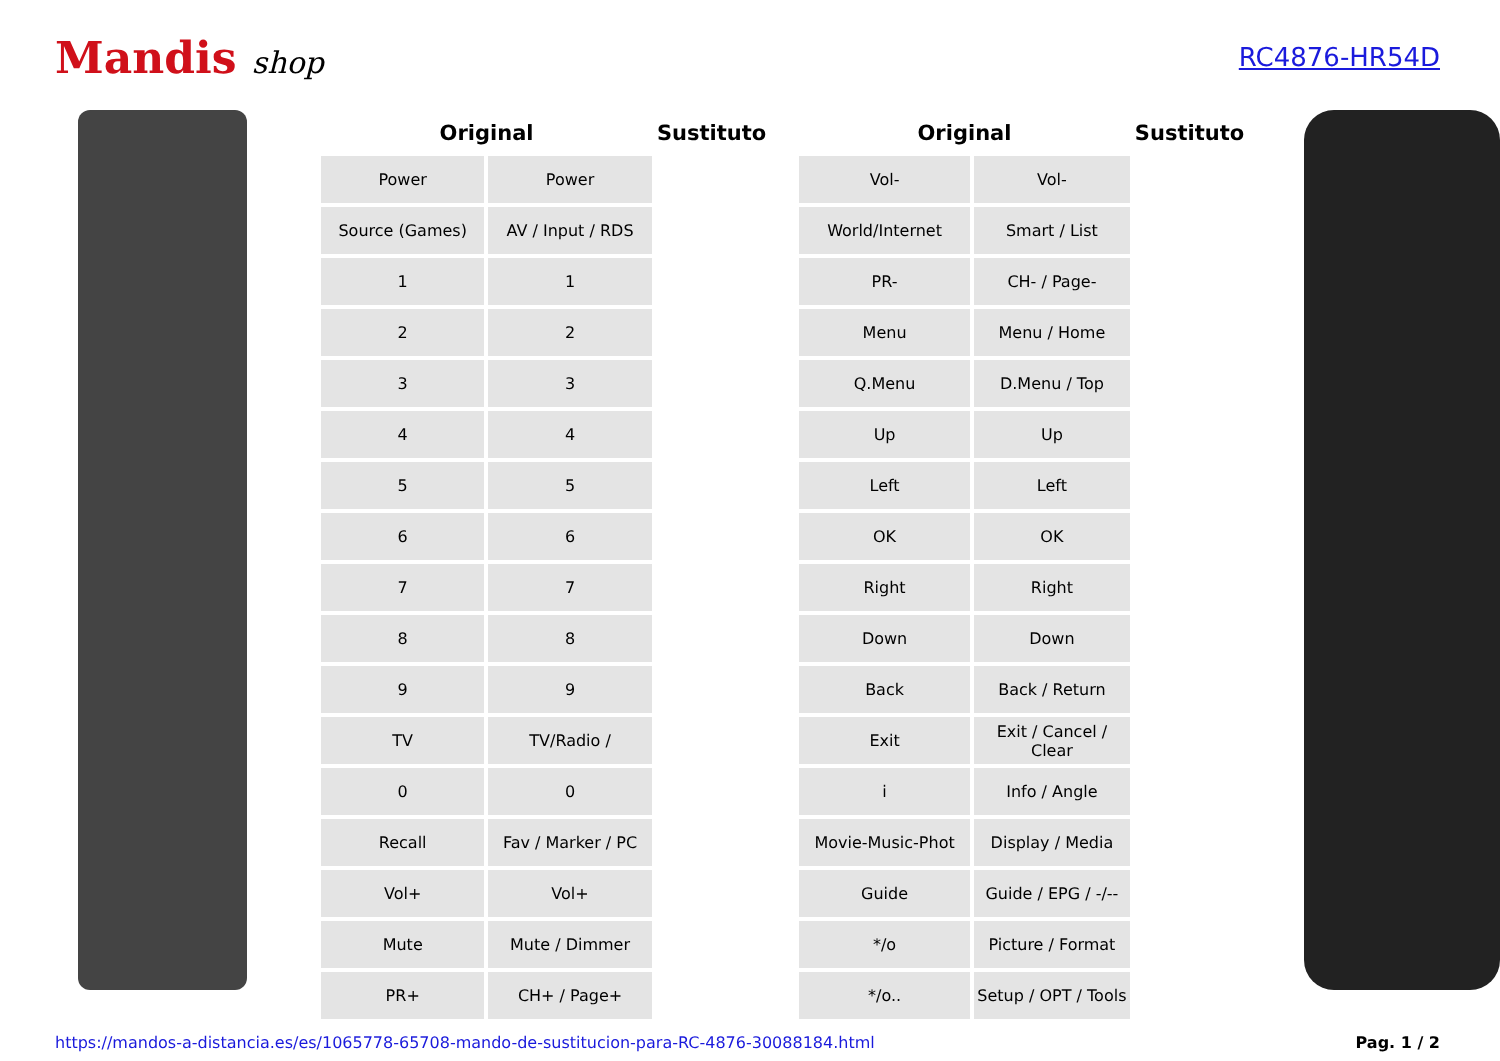Mandis shop
RC4876-HR54D
| Original | | Sustituto |
| --- | --- | --- |
| Power | Power | |
| Source (Games) | AV / Input / RDS | |
| 1 | 1 | |
| 2 | 2 | |
| 3 | 3 | |
| 4 | 4 | |
| 5 | 5 | |
| 6 | 6 | |
| 7 | 7 | |
| 8 | 8 | |
| 9 | 9 | |
| TV | TV/Radio / | |
| 0 | 0 | |
| Recall | Fav / Marker / PC | |
| Vol+ | Vol+ | |
| Mute | Mute / Dimmer | |
| PR+ | CH+ / Page+ | |
| Original | | Sustituto |
| --- | --- | --- |
| Vol- | Vol- | |
| World/Internet | Smart / List | |
| PR- | CH- / Page- | |
| Menu | Menu / Home | |
| Q.Menu | D.Menu / Top | |
| Up | Up | |
| Left | Left | |
| OK | OK | |
| Right | Right | |
| Down | Down | |
| Back | Back / Return | |
| Exit | Exit / Cancel / Clear | |
| i | Info / Angle | |
| Movie-Music-Phot | Display / Media | |
| Guide | Guide / EPG / -/-- | |
| */o | Picture / Format | |
| */o.. | Setup / OPT / Tools | |
https://mandos-a-distancia.es/es/1065778-65708-mando-de-sustitucion-para-RC-4876-30088184.html Pag. 1 / 2